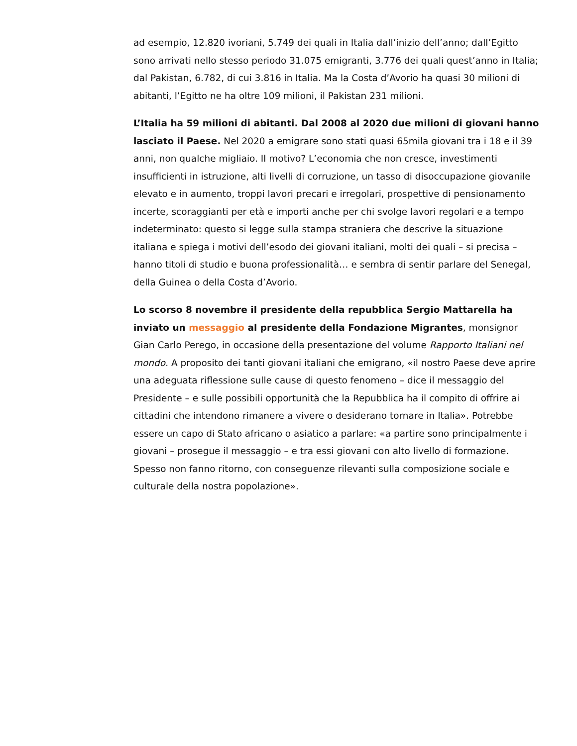ad esempio, 12.820 ivoriani, 5.749 dei quali in Italia dall’inizio dell’anno; dall’Egitto sono arrivati nello stesso periodo 31.075 emigranti, 3.776 dei quali quest’anno in Italia; dal Pakistan, 6.782, di cui 3.816 in Italia. Ma la Costa d’Avorio ha quasi 30 milioni di abitanti, l’Egitto ne ha oltre 109 milioni, il Pakistan 231 milioni.
L’Italia ha 59 milioni di abitanti. Dal 2008 al 2020 due milioni di giovani hanno lasciato il Paese. Nel 2020 a emigrare sono stati quasi 65mila giovani tra i 18 e il 39 anni, non qualche migliaio. Il motivo? L’economia che non cresce, investimenti insufficienti in istruzione, alti livelli di corruzione, un tasso di disoccupazione giovanile elevato e in aumento, troppi lavori precari e irregolari, prospettive di pensionamento incerte, scoraggianti per età e importi anche per chi svolge lavori regolari e a tempo indeterminato: questo si legge sulla stampa straniera che descrive la situazione italiana e spiega i motivi dell’esodo dei giovani italiani, molti dei quali – si precisa – hanno titoli di studio e buona professionalità… e sembra di sentir parlare del Senegal, della Guinea o della Costa d’Avorio.
Lo scorso 8 novembre il presidente della repubblica Sergio Mattarella ha inviato un messaggio al presidente della Fondazione Migrantes, monsignor Gian Carlo Perego, in occasione della presentazione del volume Rapporto Italiani nel mondo. A proposito dei tanti giovani italiani che emigrano, «il nostro Paese deve aprire una adeguata riflessione sulle cause di questo fenomeno – dice il messaggio del Presidente – e sulle possibili opportunità che la Repubblica ha il compito di offrire ai cittadini che intendono rimanere a vivere o desiderano tornare in Italia». Potrebbe essere un capo di Stato africano o asiatico a parlare: «a partire sono principalmente i giovani – prosegue il messaggio – e tra essi giovani con alto livello di formazione. Spesso non fanno ritorno, con conseguenze rilevanti sulla composizione sociale e culturale della nostra popolazione».